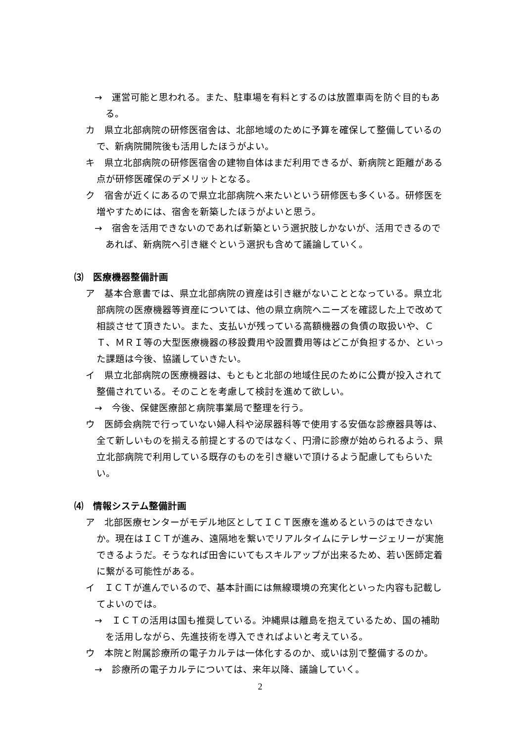→　運営可能と思われる。また、駐車場を有料とするのは放置車両を防ぐ目的もある。
カ　県立北部病院の研修医宿舎は、北部地域のために予算を確保して整備しているので、新病院開院後も活用したほうがよい。
キ　県立北部病院の研修医宿舎の建物自体はまだ利用できるが、新病院と距離がある点が研修医確保のデメリットとなる。
ク　宿舎が近くにあるので県立北部病院へ来たいという研修医も多くいる。研修医を増やすためには、宿舎を新築したほうがよいと思う。
→　宿舎を活用できないのであれば新築という選択肢しかないが、活用できるのであれば、新病院へ引き継ぐという選択も含めて議論していく。
⑶　医療機器整備計画
ア　基本合意書では、県立北部病院の資産は引き継がないこととなっている。県立北部病院の医療機器等資産については、他の県立病院へニーズを確認した上で改めて相談させて頂きたい。また、支払いが残っている高額機器の負債の取扱いや、ＣＴ、ＭＲＩ等の大型医療機器の移設費用や設置費用等はどこが負担するか、といった課題は今後、協議していきたい。
イ　県立北部病院の医療機器は、もともと北部の地域住民のために公費が投入されて整備されている。そのことを考慮して検討を進めて欲しい。
→　今後、保健医療部と病院事業局で整理を行う。
ウ　医師会病院で行っていない婦人科や泌尿器科等で使用する安価な診療器具等は、全て新しいものを揃える前提とするのではなく、円滑に診療が始められるよう、県立北部病院で利用している既存のものを引き継いで頂けるよう配慮してもらいたい。
⑷　情報システム整備計画
ア　北部医療センターがモデル地区としてＩＣＴ医療を進めるというのはできないか。現在はＩＣＴが進み、遠隔地を繋いでリアルタイムにテレサージェリーが実施できるようだ。そうなれば田舎にいてもスキルアップが出来るため、若い医師定着に繋がる可能性がある。
イ　ＩＣＴが進んでいるので、基本計画には無線環境の充実化といった内容も記載してよいのでは。
→　ＩＣＴの活用は国も推奨している。沖縄県は離島を抱えているため、国の補助を活用しながら、先進技術を導入できればよいと考えている。
ウ　本院と附属診療所の電子カルテは一体化するのか、或いは別で整備するのか。
→　診療所の電子カルテについては、来年以降、議論していく。
2